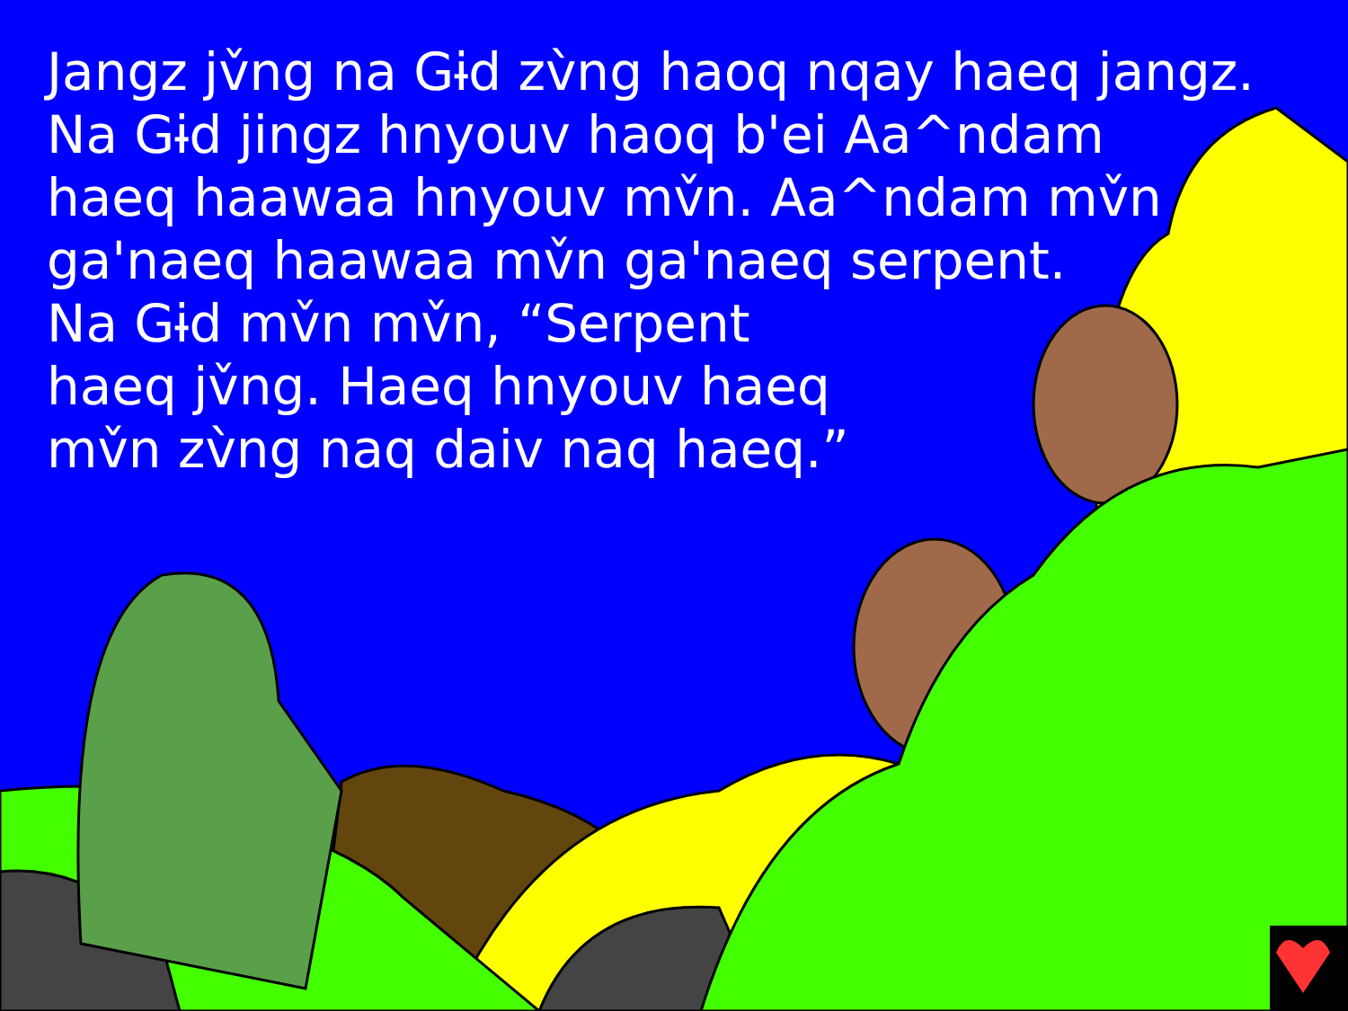Jangz jv̌ng na Gɨd zv̀ng haoq nqay haeq jangz.
Na Gɨd jingz hnyouv haoq b'ei Aa^ndam
haeq haawaa hnyouv mv̌n. Aa^ndam mv̌n
ga'naeq haawaa mv̌n ga'naeq serpent.
Na Gɨd mv̌n mv̌n, “Serpent
haeq jv̌ng. Haeq hnyouv haeq
mv̌n zv̀ng naq daiv naq haeq.”